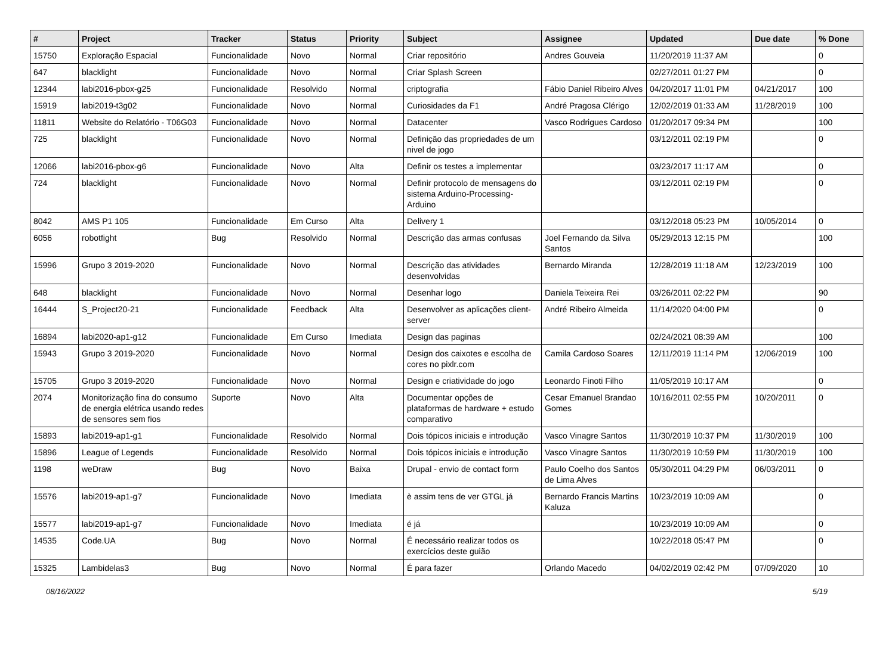| # | Project | Tracker | Status | Priority | Subject | Assignee | Updated | Due date | % Done |
| --- | --- | --- | --- | --- | --- | --- | --- | --- | --- |
| 15750 | Exploração Espacial | Funcionalidade | Novo | Normal | Criar repositório | Andres Gouveia | 11/20/2019 11:37 AM | | 0 |
| 647 | blacklight | Funcionalidade | Novo | Normal | Criar Splash Screen | | 02/27/2011 01:27 PM | | 0 |
| 12344 | labi2016-pbox-g25 | Funcionalidade | Resolvido | Normal | criptografia | Fábio Daniel Ribeiro Alves | 04/20/2017 11:01 PM | 04/21/2017 | 100 |
| 15919 | labi2019-t3g02 | Funcionalidade | Novo | Normal | Curiosidades da F1 | André Pragosa Clérigo | 12/02/2019 01:33 AM | 11/28/2019 | 100 |
| 11811 | Website do Relatório - T06G03 | Funcionalidade | Novo | Normal | Datacenter | Vasco Rodrigues Cardoso | 01/20/2017 09:34 PM | | 100 |
| 725 | blacklight | Funcionalidade | Novo | Normal | Definição das propriedades de um nivel de jogo | | 03/12/2011 02:19 PM | | 0 |
| 12066 | labi2016-pbox-g6 | Funcionalidade | Novo | Alta | Definir os testes a implementar | | 03/23/2017 11:17 AM | | 0 |
| 724 | blacklight | Funcionalidade | Novo | Normal | Definir protocolo de mensagens do sistema Arduino-Processing-Arduino | | 03/12/2011 02:19 PM | | 0 |
| 8042 | AMS P1 105 | Funcionalidade | Em Curso | Alta | Delivery 1 | | 03/12/2018 05:23 PM | 10/05/2014 | 0 |
| 6056 | robotfight | Bug | Resolvido | Normal | Descrição das armas confusas | Joel Fernando da Silva Santos | 05/29/2013 12:15 PM | | 100 |
| 15996 | Grupo 3 2019-2020 | Funcionalidade | Novo | Normal | Descrição das atividades desenvolvidas | Bernardo Miranda | 12/28/2019 11:18 AM | 12/23/2019 | 100 |
| 648 | blacklight | Funcionalidade | Novo | Normal | Desenhar logo | Daniela Teixeira Rei | 03/26/2011 02:22 PM | | 90 |
| 16444 | S_Project20-21 | Funcionalidade | Feedback | Alta | Desenvolver as aplicações client-server | André Ribeiro Almeida | 11/14/2020 04:00 PM | | 0 |
| 16894 | labi2020-ap1-g12 | Funcionalidade | Em Curso | Imediata | Design das paginas | | 02/24/2021 08:39 AM | | 100 |
| 15943 | Grupo 3 2019-2020 | Funcionalidade | Novo | Normal | Design dos caixotes e escolha de cores no pixlr.com | Camila Cardoso Soares | 12/11/2019 11:14 PM | 12/06/2019 | 100 |
| 15705 | Grupo 3 2019-2020 | Funcionalidade | Novo | Normal | Design e criatividade do jogo | Leonardo Finoti Filho | 11/05/2019 10:17 AM | | 0 |
| 2074 | Monitorização fina do consumo de energia elétrica usando redes de sensores sem fios | Suporte | Novo | Alta | Documentar opções de plataformas de hardware + estudo comparativo | Cesar Emanuel Brandao Gomes | 10/16/2011 02:55 PM | 10/20/2011 | 0 |
| 15893 | labi2019-ap1-g1 | Funcionalidade | Resolvido | Normal | Dois tópicos iniciais e introdução | Vasco Vinagre Santos | 11/30/2019 10:37 PM | 11/30/2019 | 100 |
| 15896 | League of Legends | Funcionalidade | Resolvido | Normal | Dois tópicos iniciais e introdução | Vasco Vinagre Santos | 11/30/2019 10:59 PM | 11/30/2019 | 100 |
| 1198 | weDraw | Bug | Novo | Baixa | Drupal - envio de contact form | Paulo Coelho dos Santos de Lima Alves | 05/30/2011 04:29 PM | 06/03/2011 | 0 |
| 15576 | labi2019-ap1-g7 | Funcionalidade | Novo | Imediata | è assim tens de ver GTGL já | Bernardo Francis Martins Kaluza | 10/23/2019 10:09 AM | | 0 |
| 15577 | labi2019-ap1-g7 | Funcionalidade | Novo | Imediata | é já | | 10/23/2019 10:09 AM | | 0 |
| 14535 | Code.UA | Bug | Novo | Normal | É necessário realizar todos os exercícios deste guião | | 10/22/2018 05:47 PM | | 0 |
| 15325 | Lambidelas3 | Bug | Novo | Normal | É para fazer | Orlando Macedo | 04/02/2019 02:42 PM | 07/09/2020 | 10 |
08/16/2022 5/19